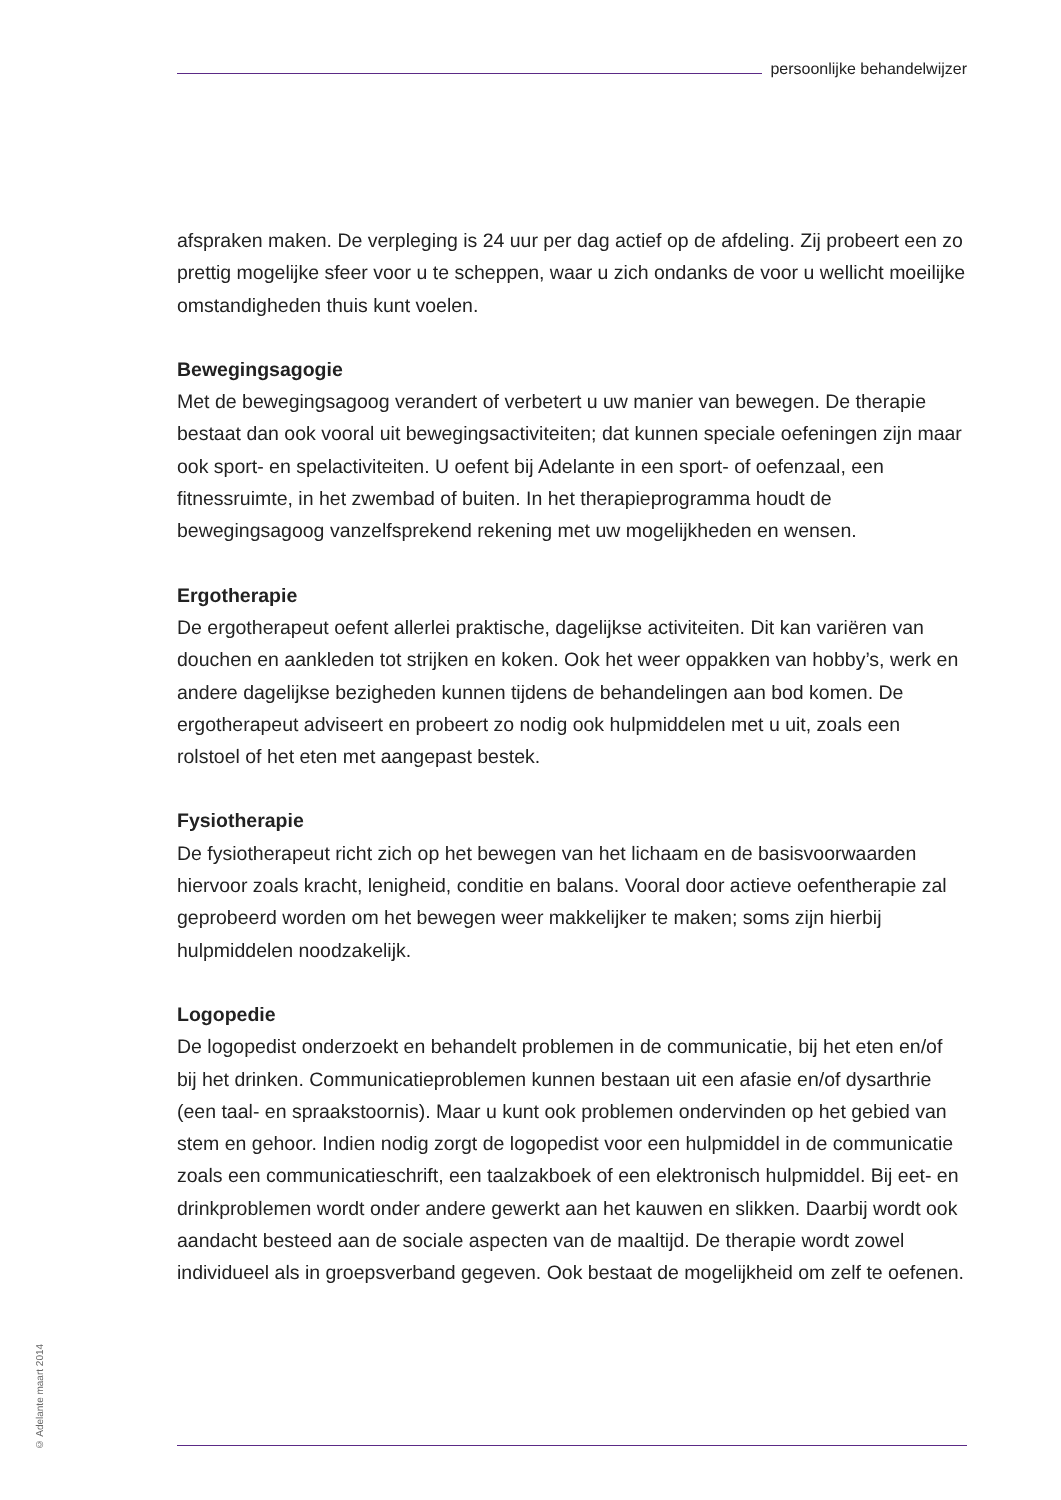persoonlijke behandelwijzer
afspraken maken. De verpleging is 24 uur per dag actief op de afdeling. Zij probeert een zo prettig mogelijke sfeer voor u te scheppen, waar u zich ondanks de voor u wellicht moeilijke omstandigheden thuis kunt voelen.
Bewegingsagogie
Met de bewegingsagoog verandert of verbetert u uw manier van bewegen. De therapie bestaat dan ook vooral uit bewegingsactiviteiten; dat kunnen speciale oefeningen zijn maar ook sport- en spelactiviteiten. U oefent bij Adelante in een sport- of oefenzaal, een fitnessruimte, in het zwembad of buiten. In het therapieprogramma houdt de bewegingsagoog vanzelfsprekend rekening met uw mogelijkheden en wensen.
Ergotherapie
De ergotherapeut oefent allerlei praktische, dagelijkse activiteiten. Dit kan variëren van douchen en aankleden tot strijken en koken. Ook het weer oppakken van hobby’s, werk en andere dagelijkse bezigheden kunnen tijdens de behandelingen aan bod komen. De ergotherapeut adviseert en probeert zo nodig ook hulpmiddelen met u uit, zoals een rolstoel of het eten met aangepast bestek.
Fysiotherapie
De fysiotherapeut richt zich op het bewegen van het lichaam en de basisvoorwaarden hiervoor zoals kracht, lenigheid, conditie en balans. Vooral door actieve oefentherapie zal geprobeerd worden om het bewegen weer makkelijker te maken; soms zijn hierbij hulpmiddelen noodzakelijk.
Logopedie
De logopedist onderzoekt en behandelt problemen in de communicatie, bij het eten en/of bij het drinken. Communicatieproblemen kunnen bestaan uit een afasie en/of dysarthrie (een taal- en spraakstoornis). Maar u kunt ook problemen ondervinden op het gebied van stem en gehoor. Indien nodig zorgt de logopedist voor een hulpmiddel in de communicatie zoals een communicatieschrift, een taalzakboek of een elektronisch hulpmiddel. Bij eet- en drinkproblemen wordt onder andere gewerkt aan het kauwen en slikken. Daarbij wordt ook aandacht besteed aan de sociale aspecten van de maaltijd. De therapie wordt zowel individueel als in groepsverband gegeven. Ook bestaat de mogelijkheid om zelf te oefenen.
© Adelante maart 2014